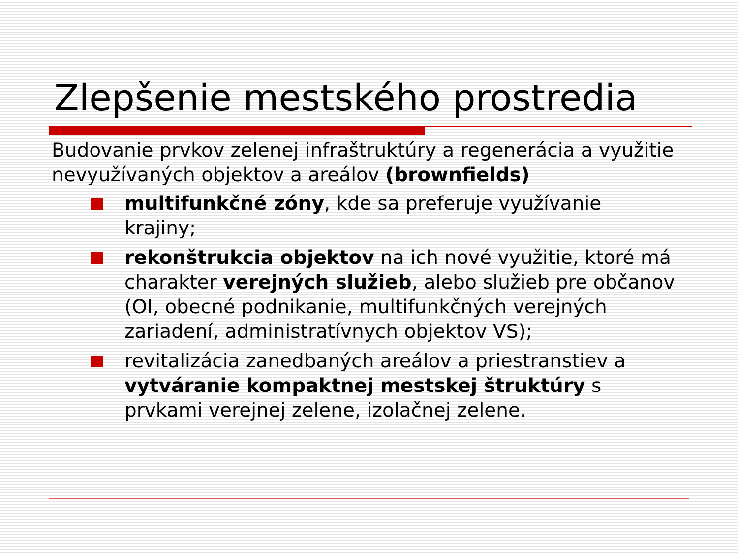Zlepšenie mestského prostredia
Budovanie prvkov zelenej infraštruktúry a regenerácia a využitie nevyužívaných objektov a areálov (brownfields)
multifunkčné zóny, kde sa preferuje využívanie krajiny;
rekonštrukcia objektov na ich nové využitie, ktoré má charakter verejných služieb, alebo služieb pre občanov (OI, obecné podnikanie, multifunkčných verejných zariadení, administratívnych objektov VS);
revitalizácia zanedbaných areálov a priestranstiev a vytváranie kompaktnej mestskej štruktúry s prvkami verejnej zelene, izolačnej zelene.